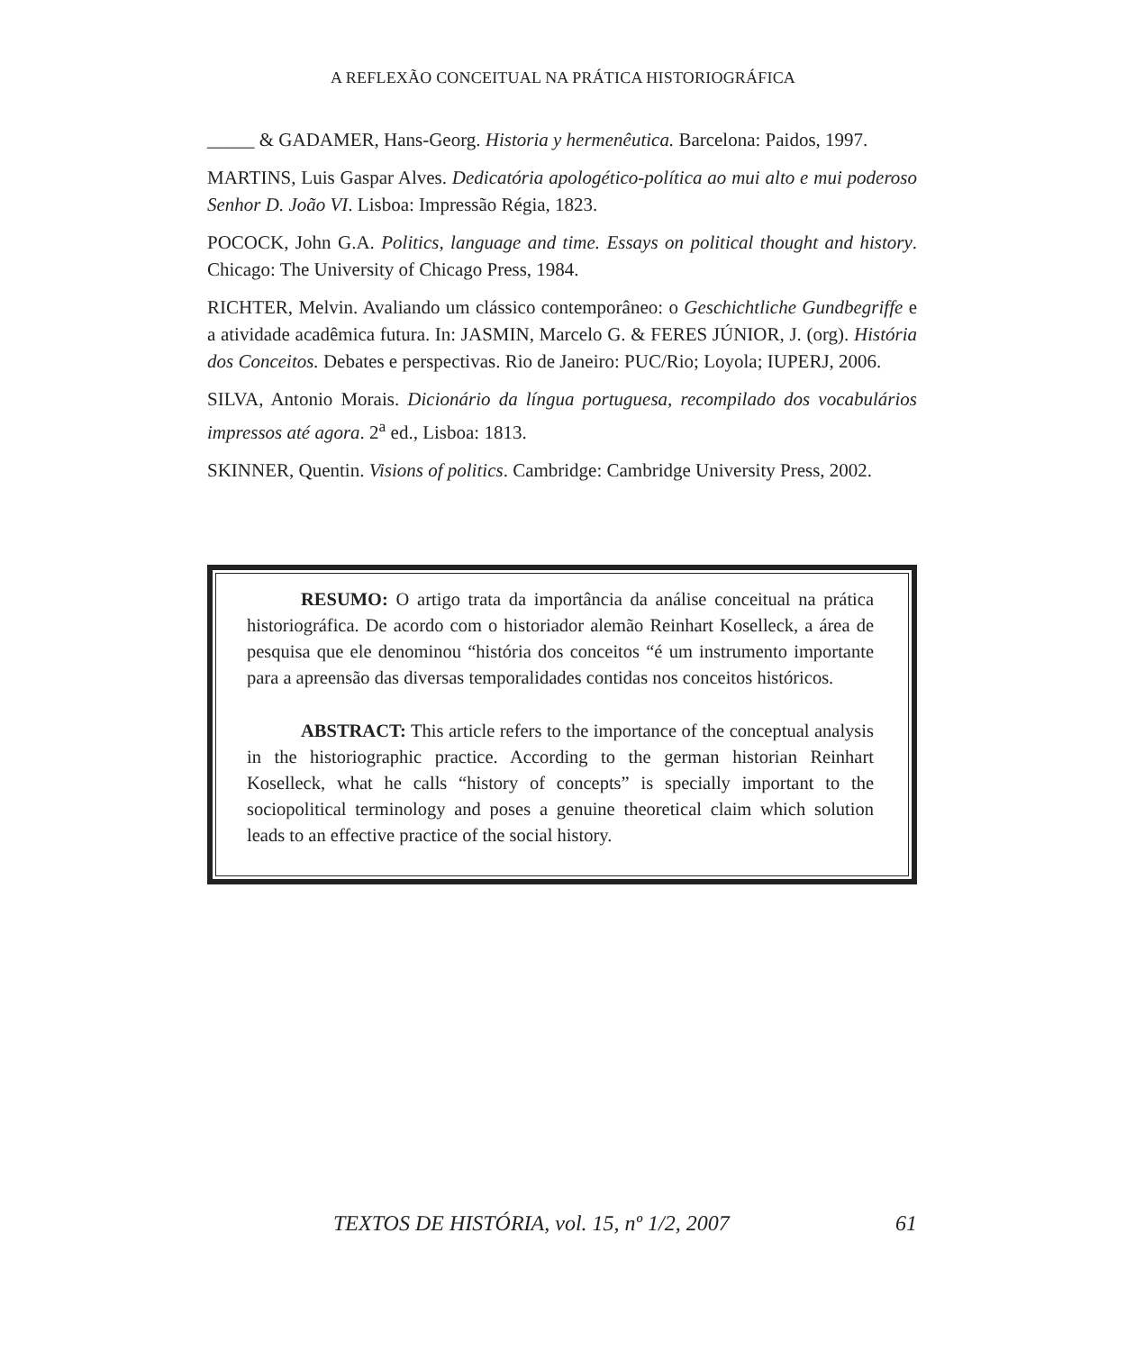A REFLEXÃO CONCEITUAL NA PRÁTICA HISTORIOGRÁFICA
_____ & GADAMER, Hans-Georg. Historia y hermenêutica. Barcelona: Paidos, 1997.
MARTINS, Luis Gaspar Alves. Dedicatória apologético-política ao mui alto e mui poderoso Senhor D. João VI. Lisboa: Impressão Régia, 1823.
POCOCK, John G.A. Politics, language and time. Essays on political thought and history. Chicago: The University of Chicago Press, 1984.
RICHTER, Melvin. Avaliando um clássico contemporâneo: o Geschichtliche Gundbegriffe e a atividade acadêmica futura. In: JASMIN, Marcelo G. & FERES JÚNIOR, J. (org). História dos Conceitos. Debates e perspectivas. Rio de Janeiro: PUC/Rio; Loyola; IUPERJ, 2006.
SILVA, Antonio Morais. Dicionário da língua portuguesa, recompilado dos vocabulários impressos até agora. 2<sup>a</sup> ed., Lisboa: 1813.
SKINNER, Quentin. Visions of politics. Cambridge: Cambridge University Press, 2002.
RESUMO: O artigo trata da importância da análise conceitual na prática historiográfica. De acordo com o historiador alemão Reinhart Koselleck, a área de pesquisa que ele denominou “história dos conceitos “é um instrumento importante para a apreensão das diversas temporalidades contidas nos conceitos históricos.
ABSTRACT: This article refers to the importance of the conceptual analysis in the historiographic practice. According to the german historian Reinhart Koselleck, what he calls “history of concepts” is specially important to the sociopolitical terminology and poses a genuine theoretical claim which solution leads to an effective practice of the social history.
TEXTOS DE HISTÓRIA, vol. 15, nº 1/2, 2007 61